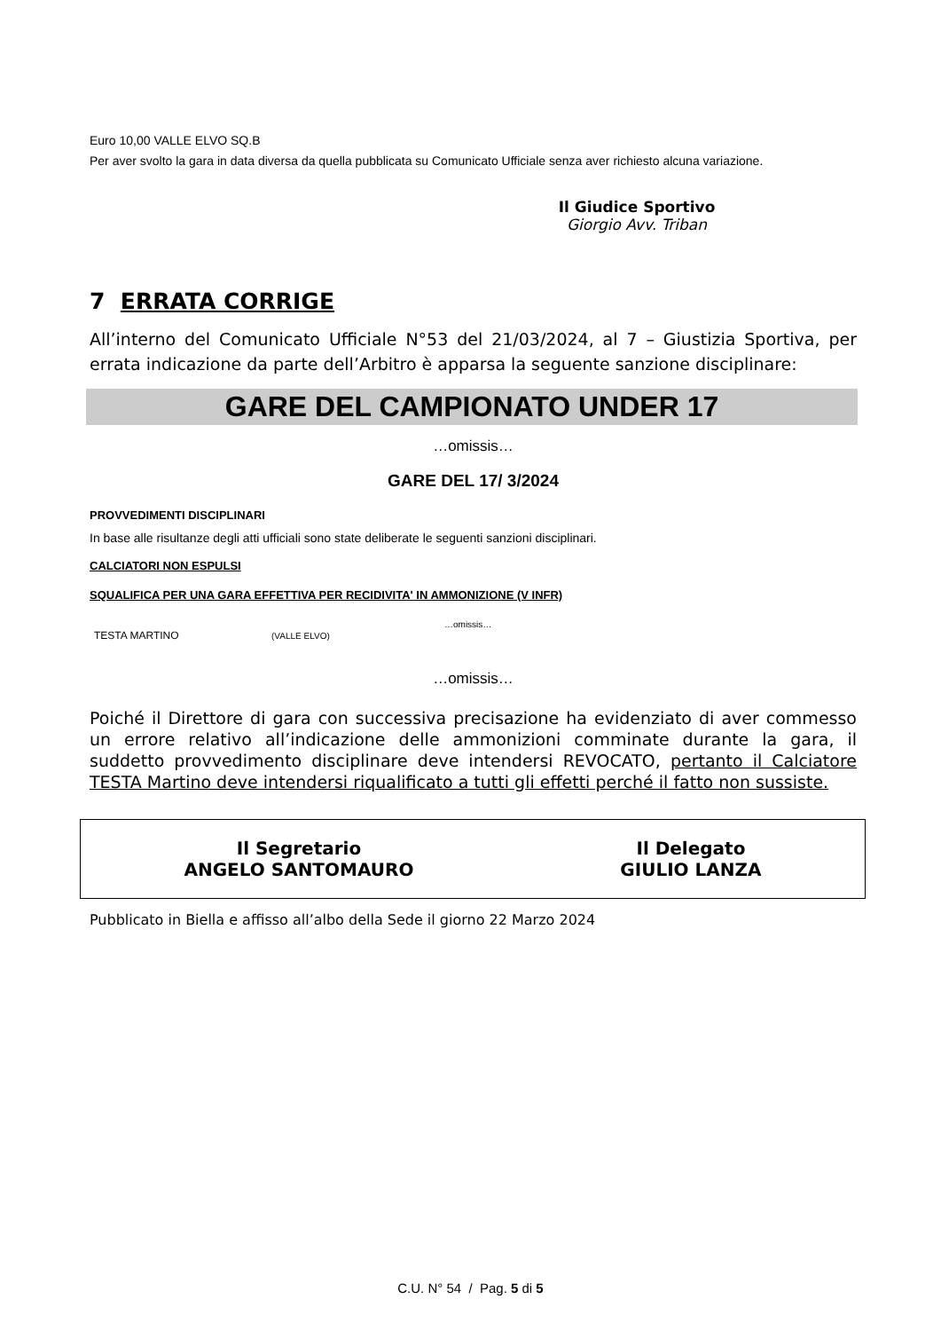Euro 10,00 VALLE ELVO SQ.B
Per aver svolto la gara in data diversa da quella pubblicata su Comunicato Ufficiale senza aver richiesto alcuna variazione.
Il Giudice Sportivo
Giorgio Avv. Triban
7 ERRATA CORRIGE
All’interno del Comunicato Ufficiale N°53 del 21/03/2024, al 7 – Giustizia Sportiva, per errata indicazione da parte dell’Arbitro è apparsa la seguente sanzione disciplinare:
GARE DEL CAMPIONATO UNDER 17
…omissis…
GARE DEL 17/ 3/2024
PROVVEDIMENTI DISCIPLINARI
In base alle risultanze degli atti ufficiali sono state deliberate le seguenti sanzioni disciplinari.
CALCIATORI NON ESPULSI
SQUALIFICA PER UNA GARA EFFETTIVA PER RECIDIVITA' IN AMMONIZIONE (V INFR)
…omissis…
TESTA MARTINO (VALLE ELVO)
…omissis…
Poiché il Direttore di gara con successiva precisazione ha evidenziato di aver commesso un errore relativo all’indicazione delle ammonizioni comminate durante la gara, il suddetto provvedimento disciplinare deve intendersi REVOCATO, pertanto il Calciatore TESTA Martino deve intendersi riqualificato a tutti gli effetti perché il fatto non sussiste.
Il Segretario
ANGELO SANTOMAURO
Il Delegato
GIULIO LANZA
Pubblicato in Biella e affisso all’albo della Sede il giorno 22 Marzo 2024
C.U. N° 54 / Pag. 5 di 5